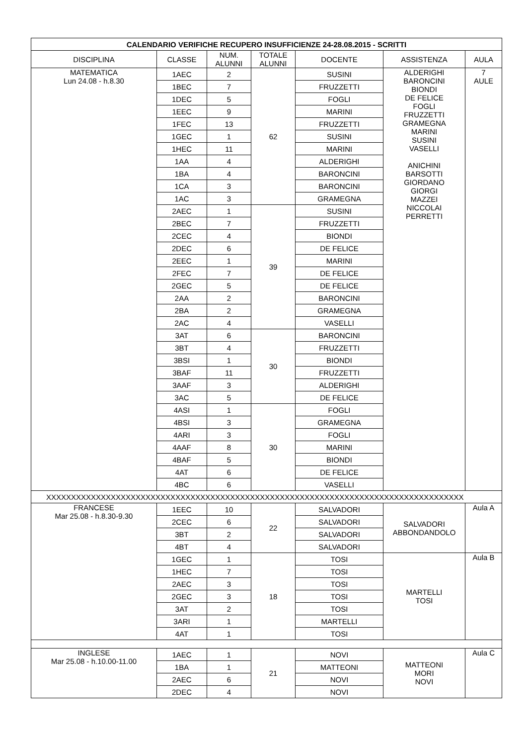| CALENDARIO VERIFICHE RECUPERO INSUFFICIENZE 24-28.08.2015 - SCRITTI | | | | | | |
| --- | --- | --- | --- | --- | --- | --- |
| DISCIPLINA | CLASSE | NUM. ALUNNI | TOTALE ALUNNI | DOCENTE | ASSISTENZA | AULA |
| MATEMATICA Lun 24.08 - h.8.30 | 1AEC | 2 | 62 | SUSINI | ALDERIGHI BARONCINI BIONDI DE FELICE FOGLI FRUZZETTI GRAMEGNA MARINI SUSINI VASELLI ANICHINI BARSOTTI GIORDANO GIORGI MAZZEI NICCOLAI PERRETTI | 7 AULE |
| | 1BEC | 7 | | FRUZZETTI | | |
| | 1DEC | 5 | | FOGLI | | |
| | 1EEC | 9 | | MARINI | | |
| | 1FEC | 13 | | FRUZZETTI | | |
| | 1GEC | 1 | | SUSINI | | |
| | 1HEC | 11 | | MARINI | | |
| | 1AA | 4 | | ALDERIGHI | | |
| | 1BA | 4 | | BARONCINI | | |
| | 1CA | 3 | | BARONCINI | | |
| | 1AC | 3 | | GRAMEGNA | | |
| | 2AEC | 1 | 39 | SUSINI | | |
| | 2BEC | 7 | | FRUZZETTI | | |
| | 2CEC | 4 | | BIONDI | | |
| | 2DEC | 6 | | DE FELICE | | |
| | 2EEC | 1 | | MARINI | | |
| | 2FEC | 7 | | DE FELICE | | |
| | 2GEC | 5 | | DE FELICE | | |
| | 2AA | 2 | | BARONCINI | | |
| | 2BA | 2 | | GRAMEGNA | | |
| | 2AC | 4 | | VASELLI | | |
| | 3AT | 6 | 30 | BARONCINI | | |
| | 3BT | 4 | | FRUZZETTI | | |
| | 3BSI | 1 | | BIONDI | | |
| | 3BAF | 11 | | FRUZZETTI | | |
| | 3AAF | 3 | | ALDERIGHI | | |
| | 3AC | 5 | | DE FELICE | | |
| | 4ASI | 1 | 30 | FOGLI | | |
| | 4BSI | 3 | | GRAMEGNA | | |
| | 4ARI | 3 | | FOGLI | | |
| | 4AAF | 8 | | MARINI | | |
| | 4BAF | 5 | | BIONDI | | |
| | 4AT | 6 | | DE FELICE | | |
| | 4BC | 6 | | VASELLI | | |
| XXXXXXXXXXXXXXXXXXXXXXXXXXXXXXXXXXXXXXXXXXXXXXXXXXXXXXXXXXXXXXXXXXXXXXXXXXXXXXXXXXXX | | | | | | |
| FRANCESE Mar 25.08 - h.8.30-9.30 | 1EEC | 10 | 22 | SALVADORI | SALVADORI ABBONDANDOLO | Aula A |
| | 2CEC | 6 | | SALVADORI | | |
| | 3BT | 2 | | SALVADORI | | |
| | 4BT | 4 | | SALVADORI | | |
| | 1GEC | 1 | 18 | TOSI | MARTELLI TOSI | Aula B |
| | 1HEC | 7 | | TOSI | | |
| | 2AEC | 3 | | TOSI | | |
| | 2GEC | 3 | | TOSI | | |
| | 3AT | 2 | | TOSI | | |
| | 3ARI | 1 | | MARTELLI | | |
| | 4AT | 1 | | TOSI | | |
| INGLESE Mar 25.08 - h.10.00-11.00 | 1AEC | 1 | 21 | NOVI | MATTEONI MORI NOVI | Aula C |
| | 1BA | 1 | | MATTEONI | | |
| | 2AEC | 6 | | NOVI | | |
| | 2DEC | 4 | | NOVI | | |